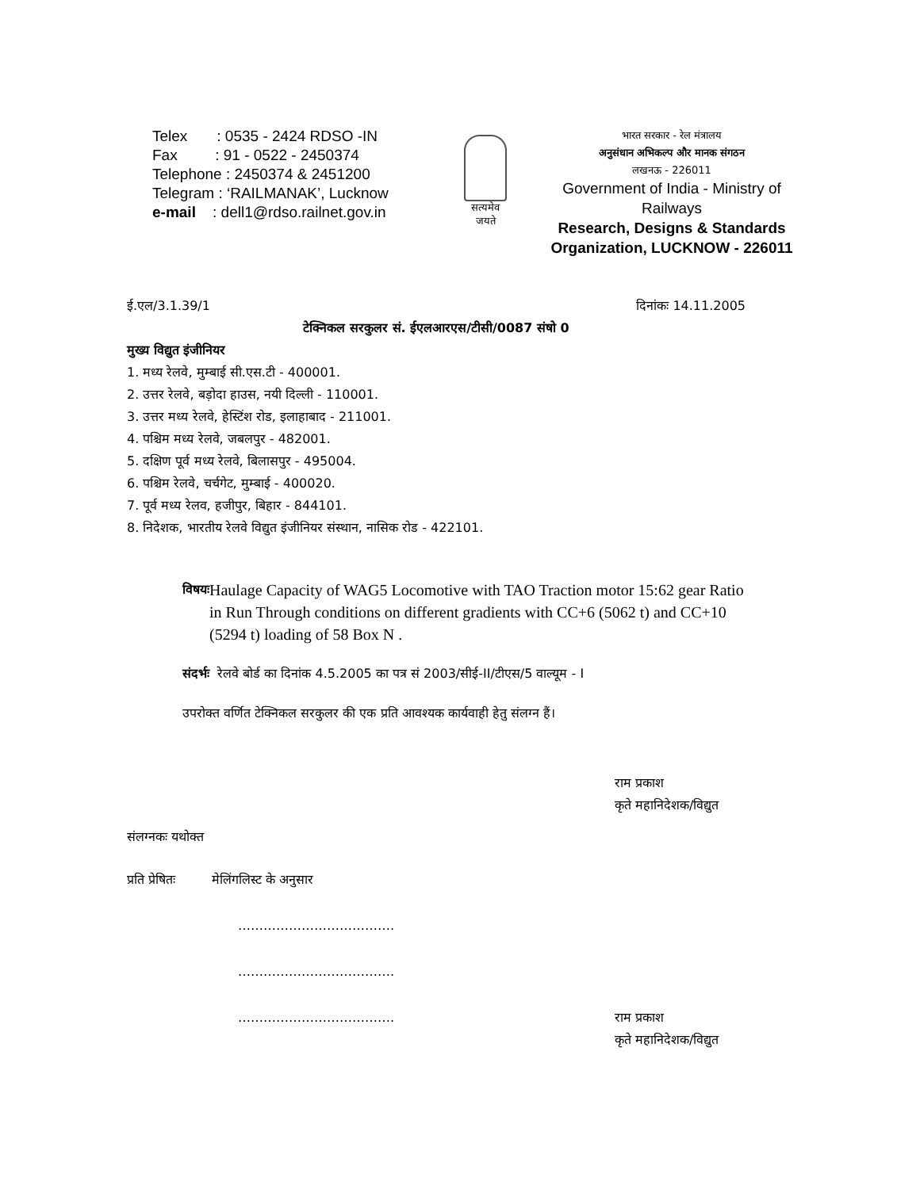Telex : 0535 - 2424 RDSO -IN
Fax : 91 - 0522 - 2450374
Telephone : 2450374 & 2451200
Telegram : ‘RAILMANAK’, Lucknow
e-mail : dell1@rdso.railnet.gov.in
सत्यमेव
जयते
भारत सरकार - रेल मंत्रालय
अनुसंधान अभिकल्प और मानक संगठन
लखनऊ - 226011
Government of India - Ministry of Railways
Research, Designs & Standards Organization, LUCKNOW - 226011
ई.एल/3.1.39/1 दिनांकः 14.11.2005
टेक्निकल सरकुलर सं. ईएलआरएस/टीसी/0087 संषो 0
मुख्य विद्युत इंजीनियर
1. मध्य रेलवे, मुम्बाई सी.एस.टी - 400001.
2. उत्तर रेलवे, बड़ोदा हाउस, नयी दिल्ली - 110001.
3. उत्तर मध्य रेलवे, हेस्टिंश रोड, इलाहाबाद - 211001.
4. पश्चिम मध्य रेलवे, जबलपुर - 482001.
5. दक्षिण पूर्व मध्य रेलवे, बिलासपुर - 495004.
6. पश्चिम रेलवे, चर्चगेट, मुम्बाई - 400020.
7. पूर्व मध्य रेलव, हजीपुर, बिहार - 844101.
8. निदेशक, भारतीय रेलवे विद्युत इंजीनियर संस्थान, नासिक रोड - 422101.
विषयः
Haulage Capacity of WAG5 Locomotive with TAO Traction motor 15:62 gear Ratio in Run Through conditions on different gradients with CC+6 (5062 t) and CC+10 (5294 t) loading of 58 Box N .
संदर्भः रेलवे बोर्ड का दिनांक 4.5.2005 का पत्र सं 2003/सीई-II/टीएस/5 वाल्यूम - I
उपरोक्त वर्णित टेक्निकल सरकुलर की एक प्रति आवश्यक कार्यवाही हेतु संलग्न हैं।
राम प्रकाश
कृते महानिदेशक/विद्युत
संलग्नकः यथोक्त
प्रति प्रेषितः मेलिंगलिस्ट के अनुसार
……………………………….
……………………………….
………………………………. राम प्रकाश
कृते महानिदेशक/विद्युत